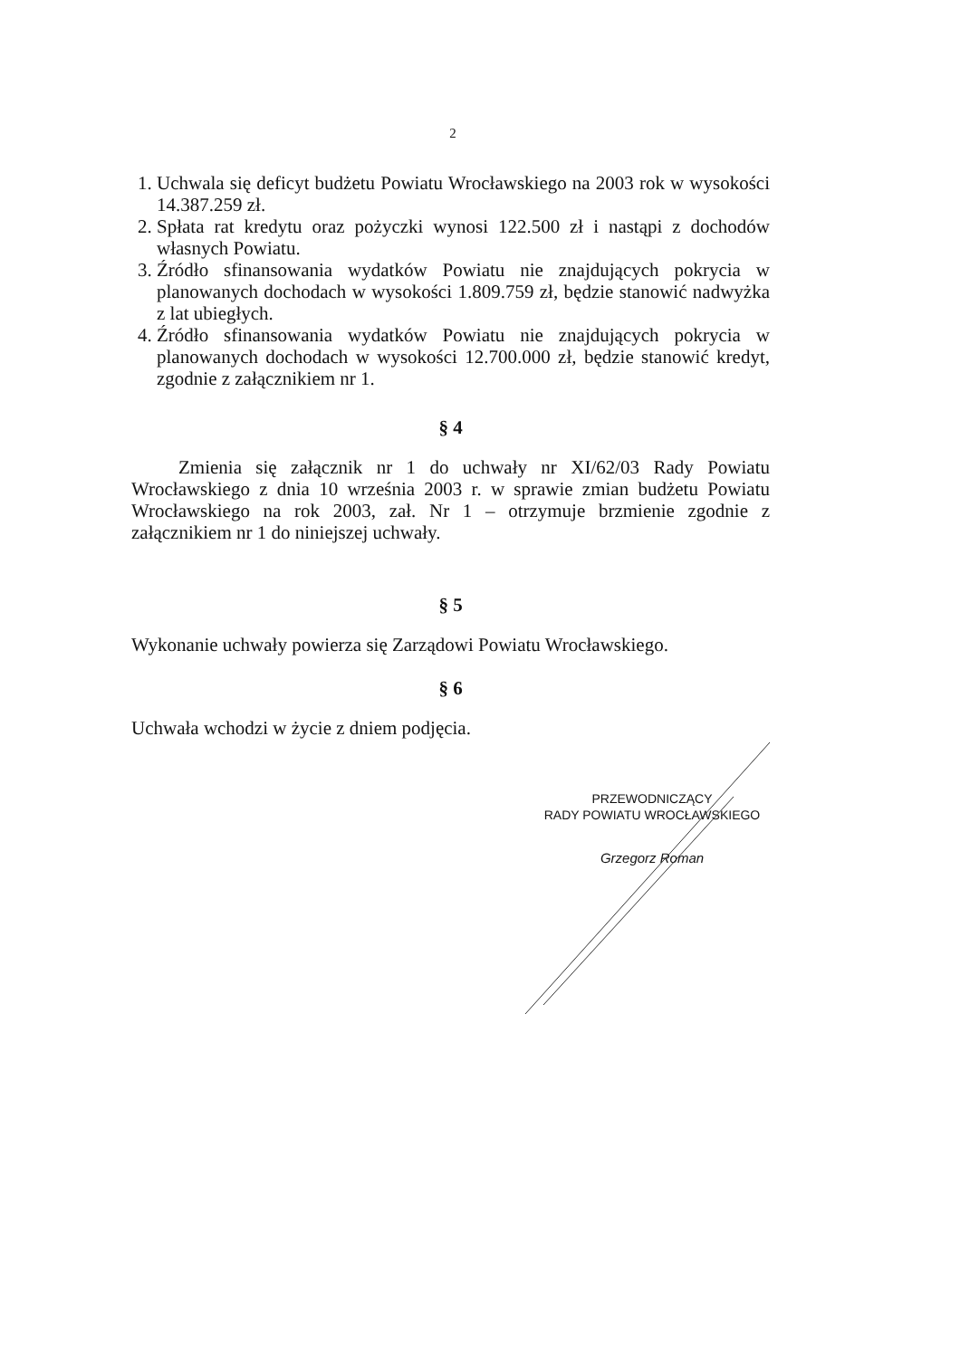2
1. Uchwala się deficyt budżetu Powiatu Wrocławskiego na 2003 rok w wysokości 14.387.259 zł.
2. Spłata rat kredytu oraz pożyczki wynosi 122.500 zł i nastąpi z dochodów własnych Powiatu.
3. Źródło sfinansowania wydatków Powiatu nie znajdujących pokrycia w planowanych dochodach w wysokości 1.809.759 zł, będzie stanowić nadwyżka z lat ubiegłych.
4. Źródło sfinansowania wydatków Powiatu nie znajdujących pokrycia w planowanych dochodach w wysokości 12.700.000 zł, będzie stanowić kredyt, zgodnie z załącznikiem nr 1.
§ 4
Zmienia się załącznik nr 1 do uchwały nr XI/62/03 Rady Powiatu Wrocławskiego z dnia 10 września 2003 r. w sprawie zmian budżetu Powiatu Wrocławskiego na rok 2003, zał. Nr 1 – otrzymuje brzmienie zgodnie z załącznikiem nr 1 do niniejszej uchwały.
§ 5
Wykonanie uchwały powierza się Zarządowi Powiatu Wrocławskiego.
§ 6
Uchwała wchodzi w życie z dniem podjęcia.
PRZEWODNICZĄCY
RADY POWIATU WROCŁAWSKIEGO
Grzegorz Roman